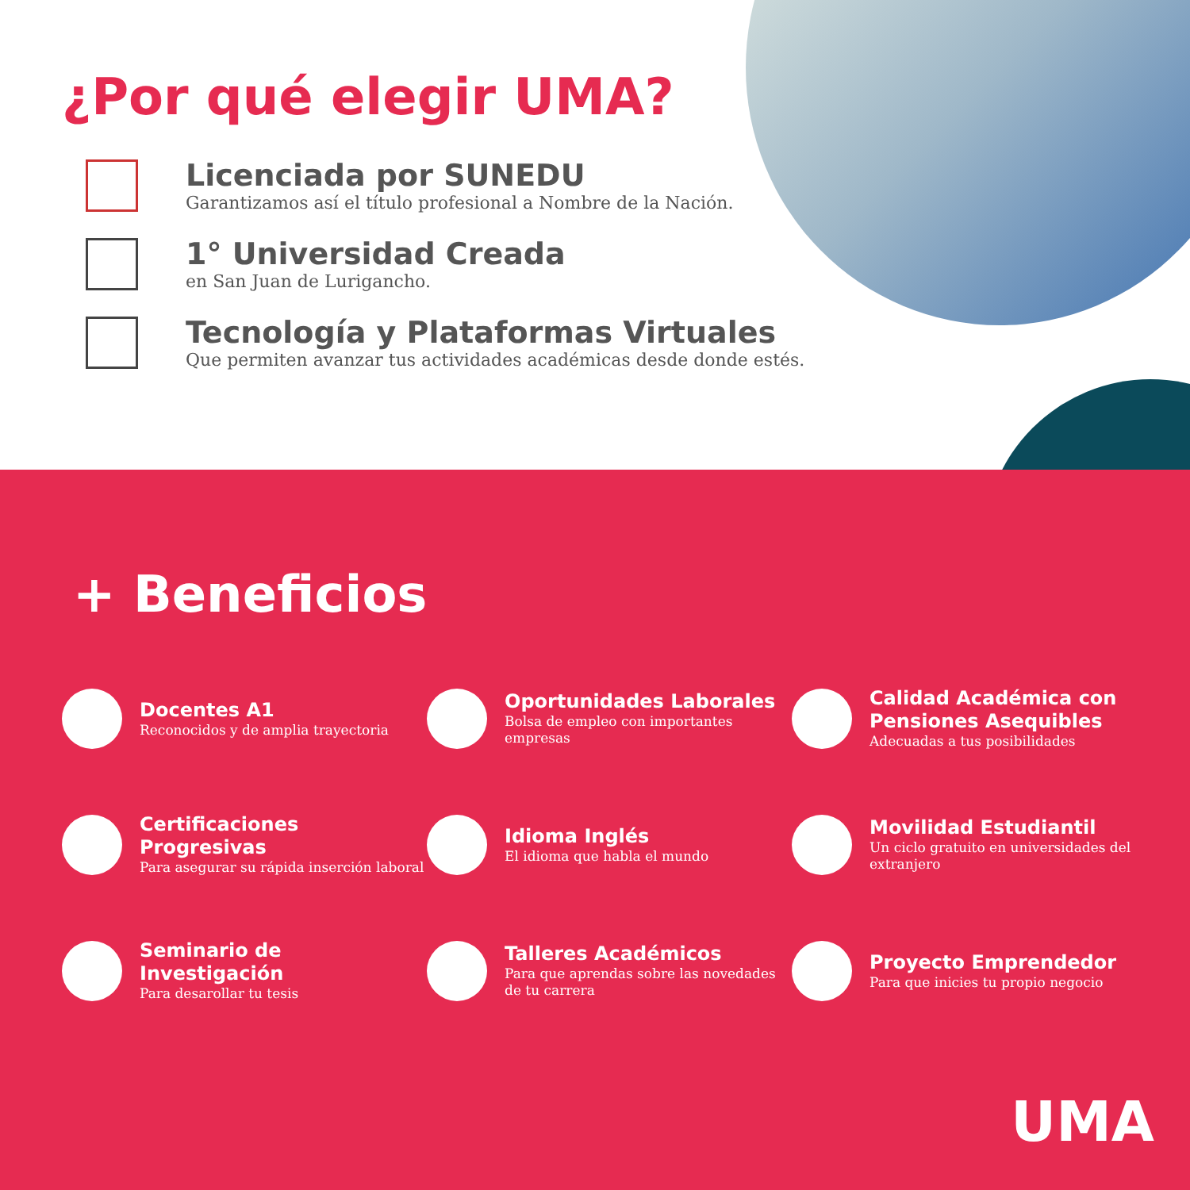¿Por qué elegir UMA?
Licenciada por SUNEDU
Garantizamos así el título profesional a Nombre de la Nación.
1° Universidad Creada
en San Juan de Lurigancho.
Tecnología y Plataformas Virtuales
Que permiten avanzar tus actividades académicas desde donde estés.
+ Beneficios
Docentes A1
Reconocidos y de amplia trayectoria
Oportunidades Laborales
Bolsa de empleo con importantes empresas
Calidad Académica con Pensiones Asequibles
Adecuadas a tus posibilidades
Certificaciones Progresivas
Para asegurar su rápida inserción laboral
Idioma Inglés
El idioma que habla el mundo
Movilidad Estudiantil
Un ciclo gratuito en universidades del extranjero
Seminario de Investigación
Para desarollar tu tesis
Talleres Académicos
Para que aprendas sobre las novedades de tu carrera
Proyecto Emprendedor
Para que inicies tu propio negocio
UMA